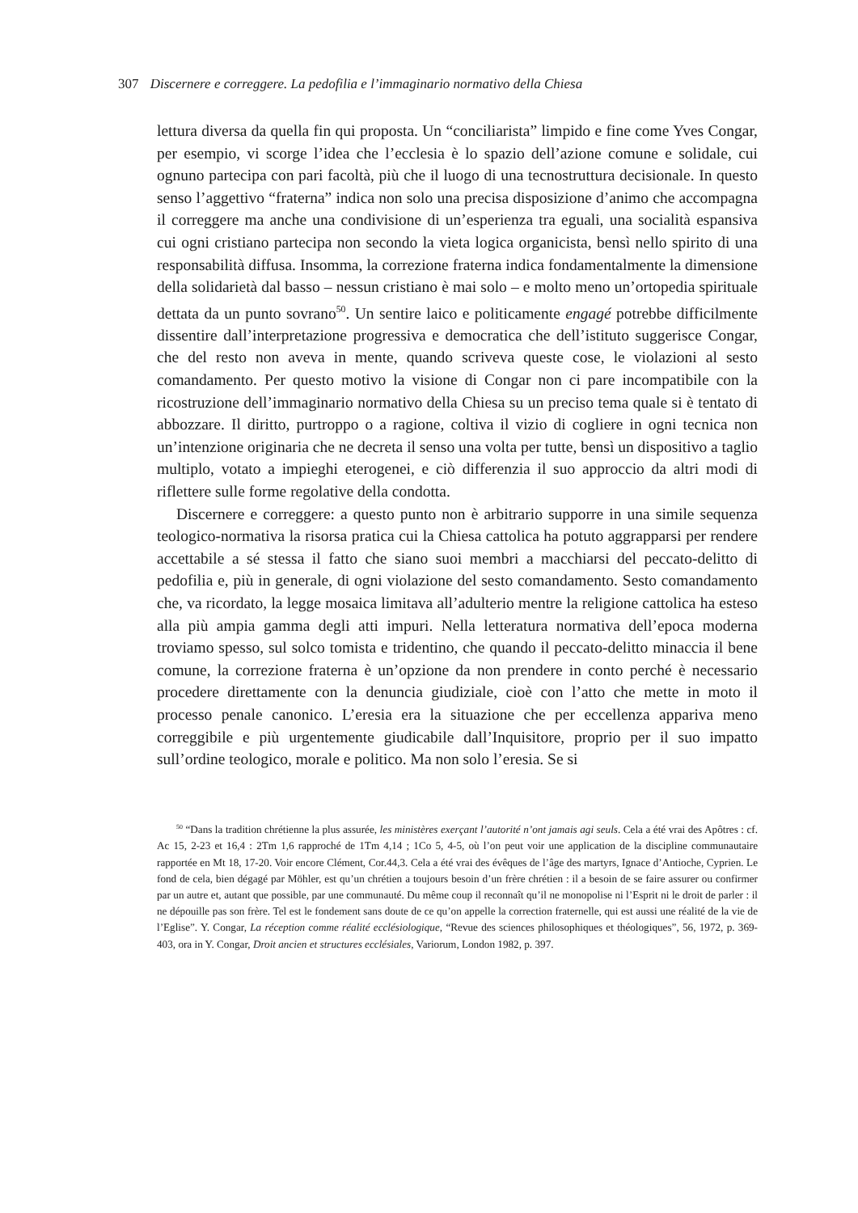307 Discernere e correggere. La pedofilia e l’immaginario normativo della Chiesa
lettura diversa da quella fin qui proposta. Un “conciliarista” limpido e fine come Yves Congar, per esempio, vi scorge l’idea che l’ecclesia è lo spazio dell’azione comune e solidale, cui ognuno partecipa con pari facoltà, più che il luogo di una tecnostruttura decisionale. In questo senso l’aggettivo “fraterna” indica non solo una precisa disposizione d’animo che accompagna il correggere ma anche una condivisione di un’esperienza tra eguali, una socialità espansiva cui ogni cristiano partecipa non secondo la vieta logica organicista, bensì nello spirito di una responsabilità diffusa. Insomma, la correzione fraterna indica fondamentalmente la dimensione della solidarietà dal basso – nessun cristiano è mai solo – e molto meno un’ortopedia spirituale dettata da un punto sovrano<sup>50</sup>. Un sentire laico e politicamente engagé potrebbe difficilmente dissentire dall’interpretazione progressiva e democratica che dell’istituto suggerisce Congar, che del resto non aveva in mente, quando scriveva queste cose, le violazioni al sesto comandamento. Per questo motivo la visione di Congar non ci pare incompatibile con la ricostruzione dell’immaginario normativo della Chiesa su un preciso tema quale si è tentato di abbozzare. Il diritto, purtroppo o a ragione, coltiva il vizio di cogliere in ogni tecnica non un’intenzione originaria che ne decreta il senso una volta per tutte, bensì un dispositivo a taglio multiplo, votato a impieghi eterogenei, e ciò differenzia il suo approccio da altri modi di riflettere sulle forme regolative della condotta.
Discernere e correggere: a questo punto non è arbitrario supporre in una simile sequenza teologico-normativa la risorsa pratica cui la Chiesa cattolica ha potuto aggrapparsi per rendere accettabile a sé stessa il fatto che siano suoi membri a macchiarsi del peccato-delitto di pedofilia e, più in generale, di ogni violazione del sesto comandamento. Sesto comandamento che, va ricordato, la legge mosaica limitava all’adulterio mentre la religione cattolica ha esteso alla più ampia gamma degli atti impuri. Nella letteratura normativa dell’epoca moderna troviamo spesso, sul solco tomista e tridentino, che quando il peccato-delitto minaccia il bene comune, la correzione fraterna è un’opzione da non prendere in conto perché è necessario procedere direttamente con la denuncia giudiziale, cioè con l’atto che mette in moto il processo penale canonico. L’eresia era la situazione che per eccellenza appariva meno correggibile e più urgentemente giudicabile dall’Inquisitore, proprio per il suo impatto sull’ordine teologico, morale e politico. Ma non solo l’eresia. Se si
<sup>50</sup> “Dans la tradition chrétienne la plus assurée, les ministères exerçant l’autorité n’ont jamais agi seuls. Cela a été vrai des Apôtres : cf. Ac 15, 2-23 et 16,4 : 2Tm 1,6 rapproché de 1Tm 4,14 ; 1Co 5, 4-5, où l’on peut voir une application de la discipline communautaire rapportée en Mt 18, 17-20. Voir encore Clément, Cor.44,3. Cela a été vrai des évêques de l’âge des martyrs, Ignace d’Antioche, Cyprien. Le fond de cela, bien dégagé par Möhler, est qu’un chrétien a toujours besoin d’un frère chrétien : il a besoin de se faire assurer ou confirmer par un autre et, autant que possible, par une communauté. Du même coup il reconnaît qu’il ne monopolise ni l’Esprit ni le droit de parler : il ne dépouille pas son frère. Tel est le fondement sans doute de ce qu’on appelle la correction fraternelle, qui est aussi une réalité de la vie de l’Eglise”. Y. Congar, La réception comme réalité ecclésiologique, “Revue des sciences philosophiques et théologiques”, 56, 1972, p. 369-403, ora in Y. Congar, Droit ancien et structures ecclésiales, Variorum, London 1982, p. 397.